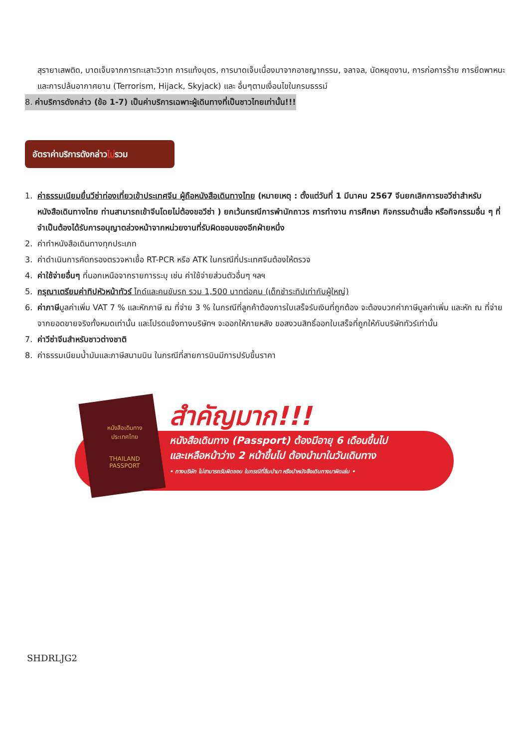สุรายาเสพติด, บาดเจ็บจากการทะเลาะวิวาท การแท้งบุตร, การบาดเจ็บเนื่องมาจากอาชญากรรม, จลาจล, นัดหยุดงาน, การก่อการร้าย การยึดพาหนะ และการปล้นอากาศยาน (Terrorism, Hijack, Skyjack) และ อื่นๆตามเงื่อนไขในกรมธรรม์
8. ค่าบริการดังกล่าว (ข้อ 1-7) เป็นค่าบริการเฉพาะผู้เดินทางที่เป็นชาวไทยเท่านั้น!!!
อัตราค่าบริการดังกล่าวไม่รวม
1. ค่าธรรมเนียมยื่นวีซ่าท่องเที่ยวเข้าประเทศจีน ผู้ถือหนังสือเดินทางไทย (หมายเหตุ : ตั้งแต่วันที่ 1 มีนาคม 2567 จีนยกเลิกการขอวีซ่าสำหรับหนังสือเดินทางไทย ท่านสามารถเข้าจีนโดยไม่ต้องขอวีซ่า ) ยกเว้นกรณีการพำนักถาวร การทำงาน การศึกษา กิจกรรมด้านสื่อ หรือกิจกรรมอื่น ๆ ที่จำเป็นต้องได้รับการอนุญาตล่วงหน้าจากหน่วยงานที่รับผิดชอบของอีกฝ่ายหนึ่ง
2. ค่าทำหนังสือเดินทางทุกประเภท
3. ค่าดำเนินการคัดกรองตรวจหาเชื้อ RT-PCR หรือ ATK ในกรณีที่ประเทศจีนต้องให้ตรวจ
4. ค่าใช้จ่ายอื่นๆ ที่นอกเหนือจากรายการระบุ เช่น ค่าใช้จ่ายส่วนตัวอื่นๆ ฯลฯ
5. กรุณาเตรียมค่าทิปหัวหน้าทัวร์ ไกด์และคนขับรถ รวม 1,500 บาทต่อคน (เด็กชำระทิปเท่ากับผู้ใหญ่)
6. ค่าภาษีมูลค่าเพิ่ม VAT 7 % และหักภาษี ณ ที่จ่าย 3 % ในกรณีที่ลูกค้าต้องการใบเสร็จรับเงินที่ถูกต้อง จะต้องบวกค่าภาษีมูลค่าเพิ่ม และหัก ณ ที่จ่าย จากยอดขายจริงทั้งหมดเท่านั้น และโปรดแจ้งทางบริษัทฯ จะออกให้ภายหลัง ขอสงวนสิทธิ์ออกใบเสร็จที่ถูกให้กับบริษัททัวร์เท่านั้น
7. ค่าวีซ่าจีนสำหรับชาวต่างชาติ
8. ค่าธรรมเนียมน้ำมันและภาษีสนามบิน ในกรณีที่สายการบินมีการปรับขึ้นราคา
หนังสือเดินทาง
ประเทศไทย
THAILAND
PASSPORT
สำคัญมาก!!!
หนังสือเดินทาง (Passport) ต้องมีอายุ 6 เดือนขึ้นไป
และเหลือหน้าว่าง 2 หน้าขึ้นไป ต้องนำมาในวันเดินทาง
• ทางบริษัท ไม่สามารถรับผิดชอบ ในกรณีที่ลืมนำมา หรือนำหนังสือเดินทางมาผิดเล่ม •
SHDRLJG2